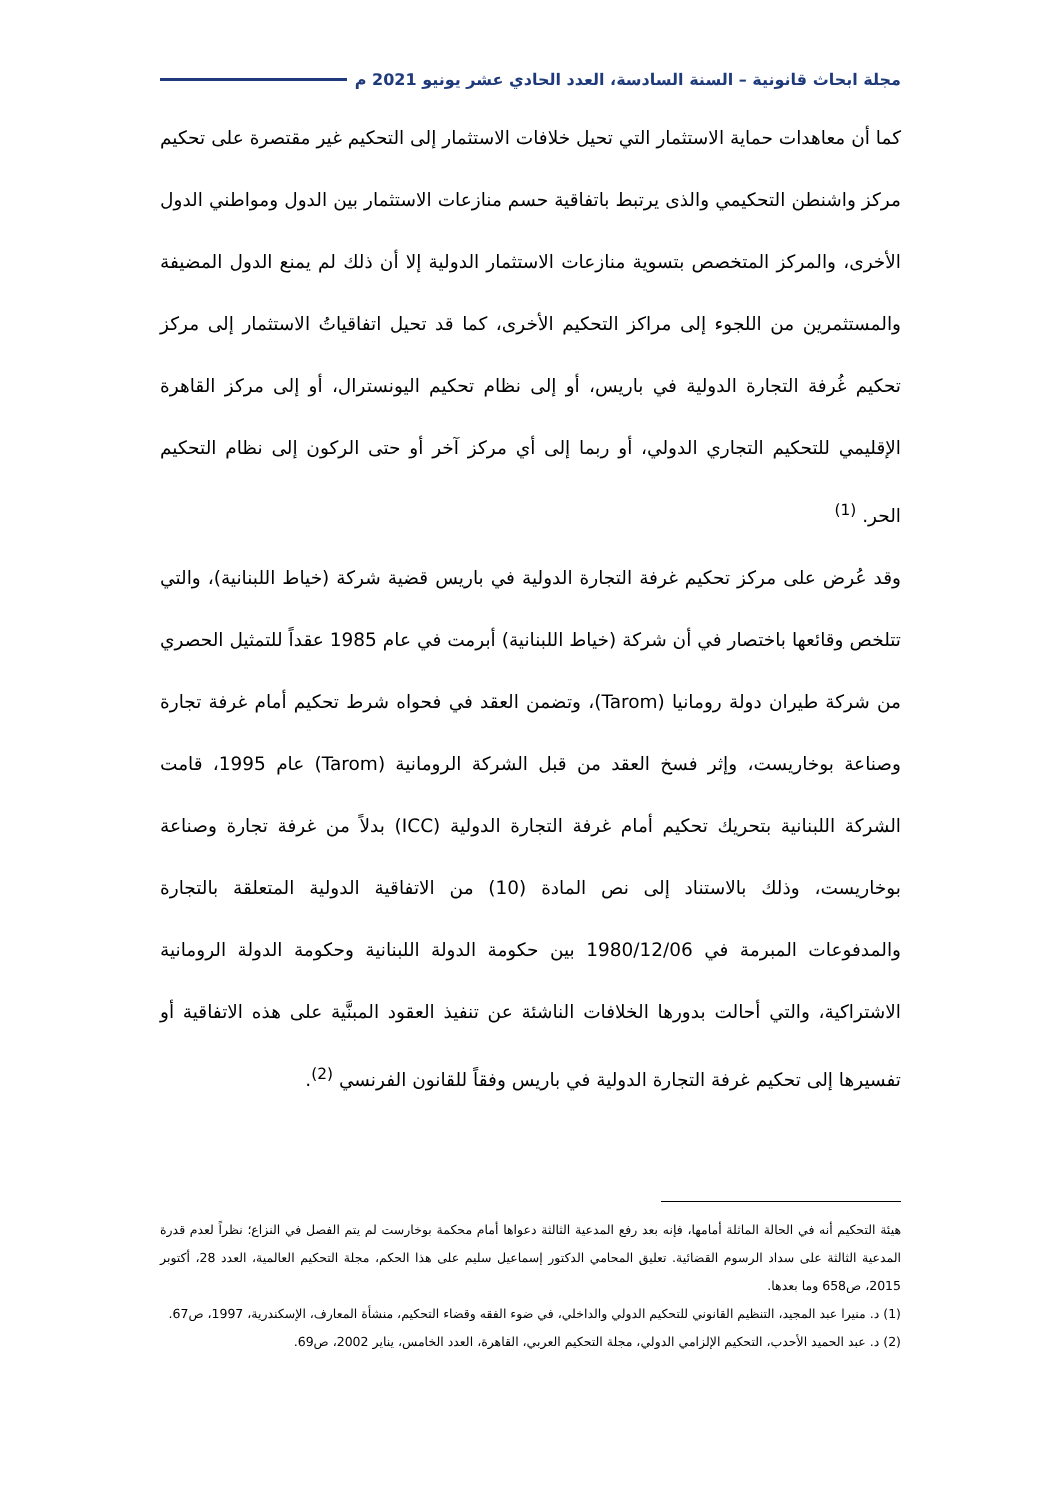مجلة ابحاث قانونية – السنة السادسة، العدد الحادي عشر يونيو 2021 م
كما أن معاهدات حماية الاستثمار التي تحيل خلافات الاستثمار إلى التحكيم غير مقتصرة على تحكيم مركز واشنطن التحكيمي والذى يرتبط باتفاقية حسم منازعات الاستثمار بين الدول ومواطني الدول الأخرى، والمركز المتخصص بتسوية منازعات الاستثمار الدولية إلا أن ذلك لم يمنع الدول المضيفة والمستثمرين من اللجوء إلى مراكز التحكيم الأخرى، كما قد تحيل اتفاقياتُ الاستثمار إلى مركز تحكيم غُرفة التجارة الدولية في باريس، أو إلى نظام تحكيم اليونسترال، أو إلى مركز القاهرة الإقليمي للتحكيم التجاري الدولي، أو ربما إلى أي مركز آخر أو حتى الركون إلى نظام التحكيم الحر. <sup>(1)</sup>
وقد عُرض على مركز تحكيم غرفة التجارة الدولية في باريس قضية شركة (خياط اللبنانية)، والتي تتلخص وقائعها باختصار في أن شركة (خياط اللبنانية) أبرمت في عام 1985 عقداً للتمثيل الحصري من شركة طيران دولة رومانيا (Tarom)، وتضمن العقد في فحواه شرط تحكيم أمام غرفة تجارة وصناعة بوخاريست، وإثر فسخ العقد من قبل الشركة الرومانية (Tarom) عام 1995، قامت الشركة اللبنانية بتحريك تحكيم أمام غرفة التجارة الدولية (ICC) بدلاً من غرفة تجارة وصناعة بوخاريست، وذلك بالاستناد إلى نص المادة (10) من الاتفاقية الدولية المتعلقة بالتجارة والمدفوعات المبرمة في 1980/12/06 بين حكومة الدولة اللبنانية وحكومة الدولة الرومانية الاشتراكية، والتي أحالت بدورها الخلافات الناشئة عن تنفيذ العقود المبنَّية على هذه الاتفاقية أو تفسيرها إلى تحكيم غرفة التجارة الدولية في باريس وفقاً للقانون الفرنسي <sup>(2)</sup>.
هيئة التحكيم أنه في الحالة الماثلة أمامها، فإنه بعد رفع المدعية الثالثة دعواها أمام محكمة بوخارست لم يتم الفصل في النزاع؛ نظراً لعدم قدرة المدعية الثالثة على سداد الرسوم القضائية. تعليق المحامي الدكتور إسماعيل سليم على هذا الحكم، مجلة التحكيم العالمية، العدد 28، أكتوبر 2015، ص658 وما بعدها.
(1) د. منيرا عبد المجيد، التنظيم القانوني للتحكيم الدولي والداخلي، في ضوء الفقه وقضاء التحكيم، منشأة المعارف، الإسكندرية، 1997، ص67.
(2) د. عبد الحميد الأحدب، التحكيم الإلزامي الدولي، مجلة التحكيم العربي، القاهرة، العدد الخامس، يناير 2002، ص69.